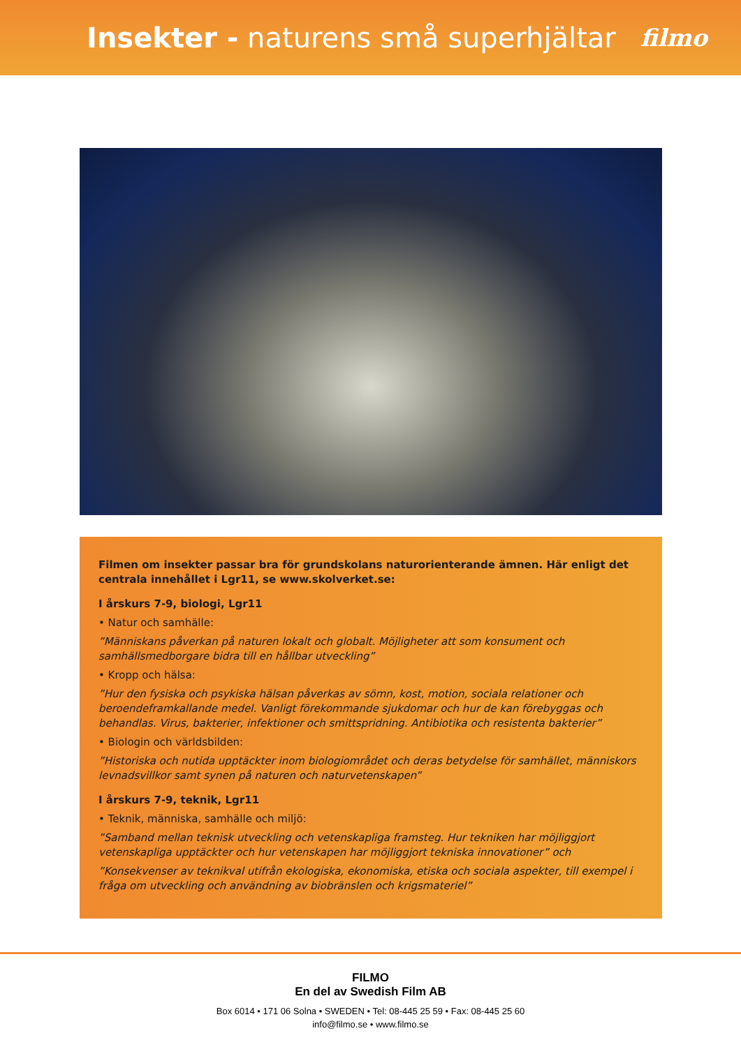Insekter - naturens små superhjältar
filmo
Filmen om insekter passar bra för grundskolans naturorienterande ämnen. Här enligt det centrala innehållet i Lgr11, se www.skolverket.se:
I årskurs 7-9, biologi, Lgr11
• Natur och samhälle:
”Människans påverkan på naturen lokalt och globalt. Möjligheter att som konsument och samhällsmedborgare bidra till en hållbar utveckling”
• Kropp och hälsa:
”Hur den fysiska och psykiska hälsan påverkas av sömn, kost, motion, sociala relationer och beroendeframkallande medel. Vanligt förekommande sjukdomar och hur de kan förebyggas och behandlas. Virus, bakterier, infektioner och smittspridning. Antibiotika och resistenta bakterier”
• Biologin och världsbilden:
”Historiska och nutida upptäckter inom biologiområdet och deras betydelse för samhället, människors levnadsvillkor samt synen på naturen och naturvetenskapen”
I årskurs 7-9, teknik, Lgr11
• Teknik, människa, samhälle och miljö:
”Samband mellan teknisk utveckling och vetenskapliga framsteg. Hur tekniken har möjliggjort vetenskapliga upptäckter och hur vetenskapen har möjliggjort tekniska innovationer” och
”Konsekvenser av teknikval utifrån ekologiska, ekonomiska, etiska och sociala aspekter, till exempel i fråga om utveckling och användning av biobränslen och krigsmateriel”
FILMO
En del av Swedish Film AB
Box 6014 • 171 06 Solna • SWEDEN • Tel: 08-445 25 59 • Fax: 08-445 25 60
info@filmo.se • www.filmo.se